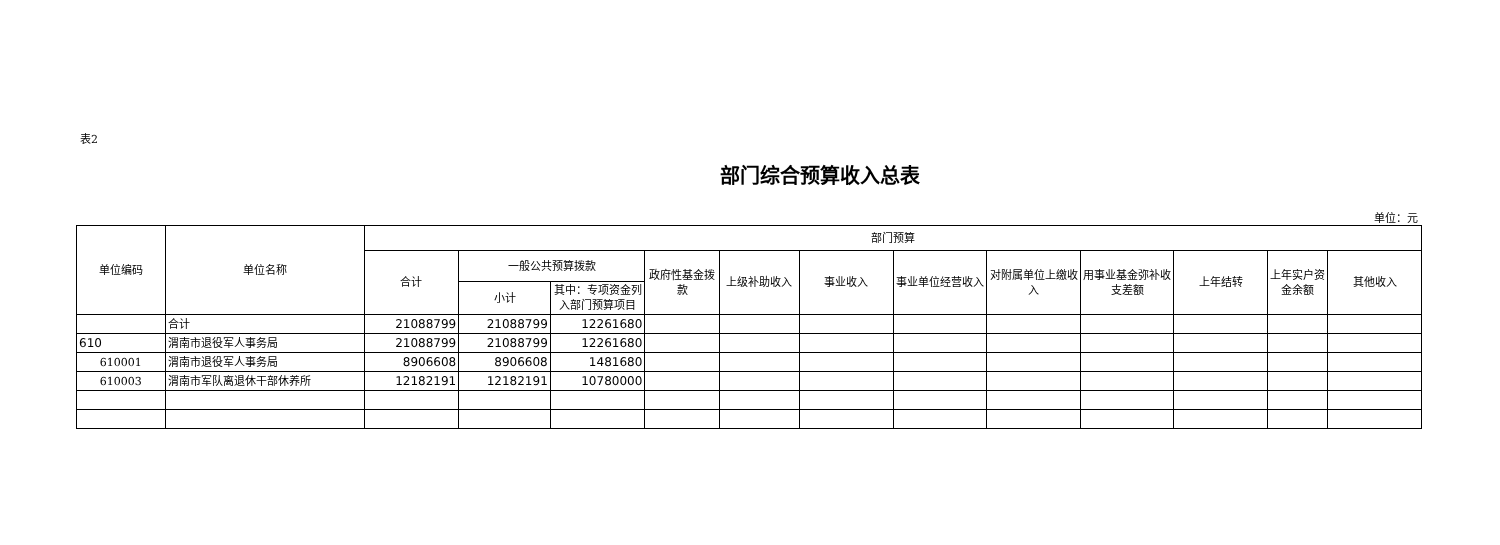表2
部门综合预算收入总表
单位：元
| 单位编码 | 单位名称 | 部门预算 | | | | | | | | | | | |
| --- | --- | --- | --- | --- | --- | --- | --- | --- | --- | --- | --- | --- | --- |
| | | 合计 | 一般公共预算拨款 | | 政府性基金拨款 | 上级补助收入 | 事业收入 | 事业单位经营收入 | 对附属单位上缴收入 | 用事业基金弥补收支差额 | 上年结转 | 上年实户资金余额 | 其他收入 |
| | | | 小计 | 其中：专项资金列入部门预算项目 | | | | | | | | | |
| | 合计 | 21088799 | 21088799 | 12261680 | | | | | | | | | |
| 610 | 渭南市退役军人事务局 | 21088799 | 21088799 | 12261680 | | | | | | | | | |
| 610001 | 渭南市退役军人事务局 | 8906608 | 8906608 | 1481680 | | | | | | | | | |
| 610003 | 渭南市军队离退休干部休养所 | 12182191 | 12182191 | 10780000 | | | | | | | | | |